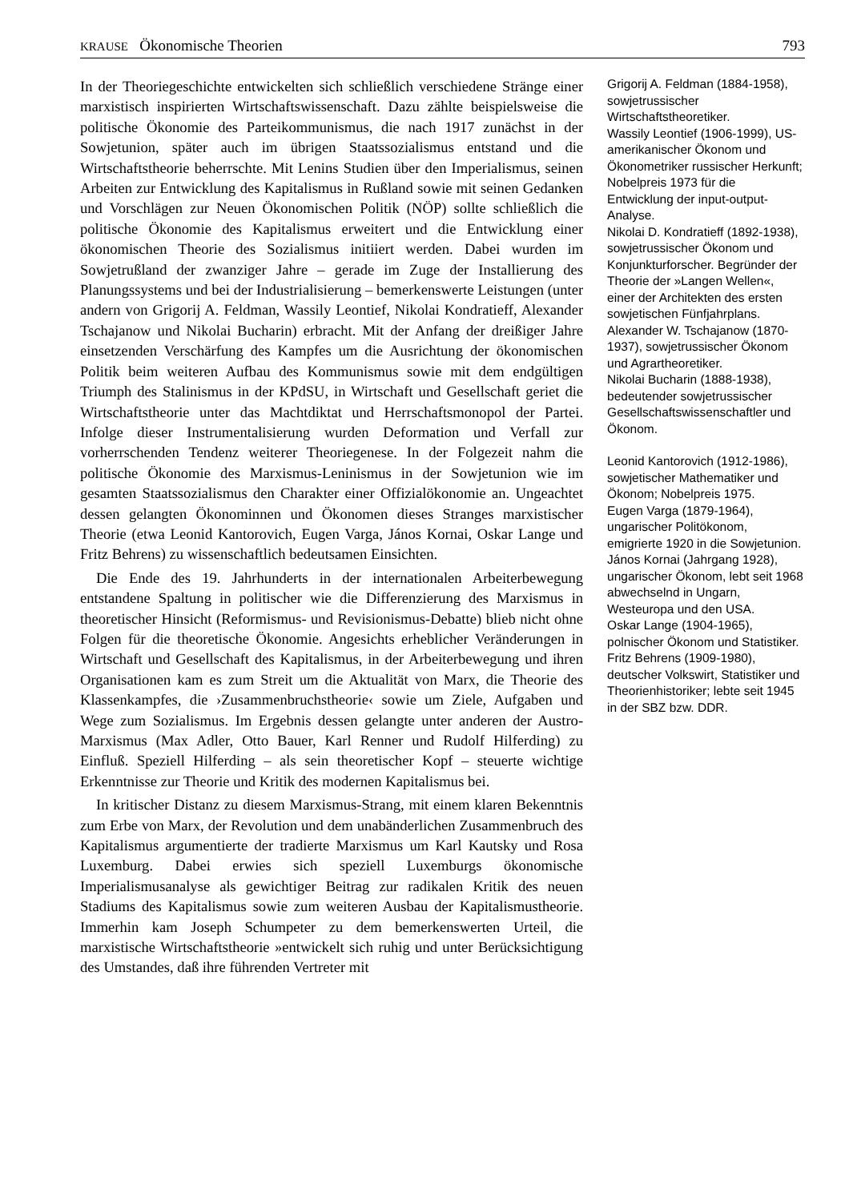KRAUSE Ökonomische Theorien 793
In der Theoriegeschichte entwickelten sich schließlich verschiedene Stränge einer marxistisch inspirierten Wirtschaftswissenschaft. Dazu zählte beispielsweise die politische Ökonomie des Parteikommunismus, die nach 1917 zunächst in der Sowjetunion, später auch im übrigen Staatssozialismus entstand und die Wirtschaftstheorie beherrschte. Mit Lenins Studien über den Imperialismus, seinen Arbeiten zur Entwicklung des Kapitalismus in Rußland sowie mit seinen Gedanken und Vorschlägen zur Neuen Ökonomischen Politik (NÖP) sollte schließlich die politische Ökonomie des Kapitalismus erweitert und die Entwicklung einer ökonomischen Theorie des Sozialismus initiiert werden. Dabei wurden im Sowjetrußland der zwanziger Jahre – gerade im Zuge der Installierung des Planungssystems und bei der Industrialisierung – bemerkenswerte Leistungen (unter andern von Grigorij A. Feldman, Wassily Leontief, Nikolai Kondratieff, Alexander Tschajanow und Nikolai Bucharin) erbracht. Mit der Anfang der dreißiger Jahre einsetzenden Verschärfung des Kampfes um die Ausrichtung der ökonomischen Politik beim weiteren Aufbau des Kommunismus sowie mit dem endgültigen Triumph des Stalinismus in der KPdSU, in Wirtschaft und Gesellschaft geriet die Wirtschaftstheorie unter das Machtdiktat und Herrschaftsmonopol der Partei. Infolge dieser Instrumentalisierung wurden Deformation und Verfall zur vorherrschenden Tendenz weiterer Theoriegenese. In der Folgezeit nahm die politische Ökonomie des Marxismus-Leninismus in der Sowjetunion wie im gesamten Staatssozialismus den Charakter einer Offizialökonomie an. Ungeachtet dessen gelangten Ökonominnen und Ökonomen dieses Stranges marxistischer Theorie (etwa Leonid Kantorovich, Eugen Varga, János Kornai, Oskar Lange und Fritz Behrens) zu wissenschaftlich bedeutsamen Einsichten.
Die Ende des 19. Jahrhunderts in der internationalen Arbeiterbewegung entstandene Spaltung in politischer wie die Differenzierung des Marxismus in theoretischer Hinsicht (Reformismus- und Revisionismus-Debatte) blieb nicht ohne Folgen für die theoretische Ökonomie. Angesichts erheblicher Veränderungen in Wirtschaft und Gesellschaft des Kapitalismus, in der Arbeiterbewegung und ihren Organisationen kam es zum Streit um die Aktualität von Marx, die Theorie des Klassenkampfes, die ›Zusammenbruchstheorie‹ sowie um Ziele, Aufgaben und Wege zum Sozialismus. Im Ergebnis dessen gelangte unter anderen der Austro-Marxismus (Max Adler, Otto Bauer, Karl Renner und Rudolf Hilferding) zu Einfluß. Speziell Hilferding – als sein theoretischer Kopf – steuerte wichtige Erkenntnisse zur Theorie und Kritik des modernen Kapitalismus bei.
In kritischer Distanz zu diesem Marxismus-Strang, mit einem klaren Bekenntnis zum Erbe von Marx, der Revolution und dem unabänderlichen Zusammenbruch des Kapitalismus argumentierte der tradierte Marxismus um Karl Kautsky und Rosa Luxemburg. Dabei erwies sich speziell Luxemburgs ökonomische Imperialismusanalyse als gewichtiger Beitrag zur radikalen Kritik des neuen Stadiums des Kapitalismus sowie zum weiteren Ausbau der Kapitalismustheorie. Immerhin kam Joseph Schumpeter zu dem bemerkenswerten Urteil, die marxistische Wirtschaftstheorie »entwickelt sich ruhig und unter Berücksichtigung des Umstandes, daß ihre führenden Vertreter mit
Grigorij A. Feldman (1884-1958), sowjetrussischer Wirtschaftstheoretiker.
Wassily Leontief (1906-1999), US-amerikanischer Ökonom und Ökonometriker russischer Herkunft; Nobelpreis 1973 für die Entwicklung der input-output-Analyse.
Nikolai D. Kondratieff (1892-1938), sowjetrussischer Ökonom und Konjunkturforscher. Begründer der Theorie der »Langen Wellen«, einer der Architekten des ersten sowjetischen Fünfjahrplans.
Alexander W. Tschajanow (1870-1937), sowjetrussischer Ökonom und Agrartheoretiker.
Nikolai Bucharin (1888-1938), bedeutender sowjetrussischer Gesellschaftswissenschaftler und Ökonom.
Leonid Kantorovich (1912-1986), sowjetischer Mathematiker und Ökonom; Nobelpreis 1975.
Eugen Varga (1879-1964), ungarischer Politökonom, emigrierte 1920 in die Sowjetunion.
János Kornai (Jahrgang 1928), ungarischer Ökonom, lebt seit 1968 abwechselnd in Ungarn, Westeuropa und den USA.
Oskar Lange (1904-1965), polnischer Ökonom und Statistiker.
Fritz Behrens (1909-1980), deutscher Volkswirt, Statistiker und Theorienhistoriker; lebte seit 1945 in der SBZ bzw. DDR.